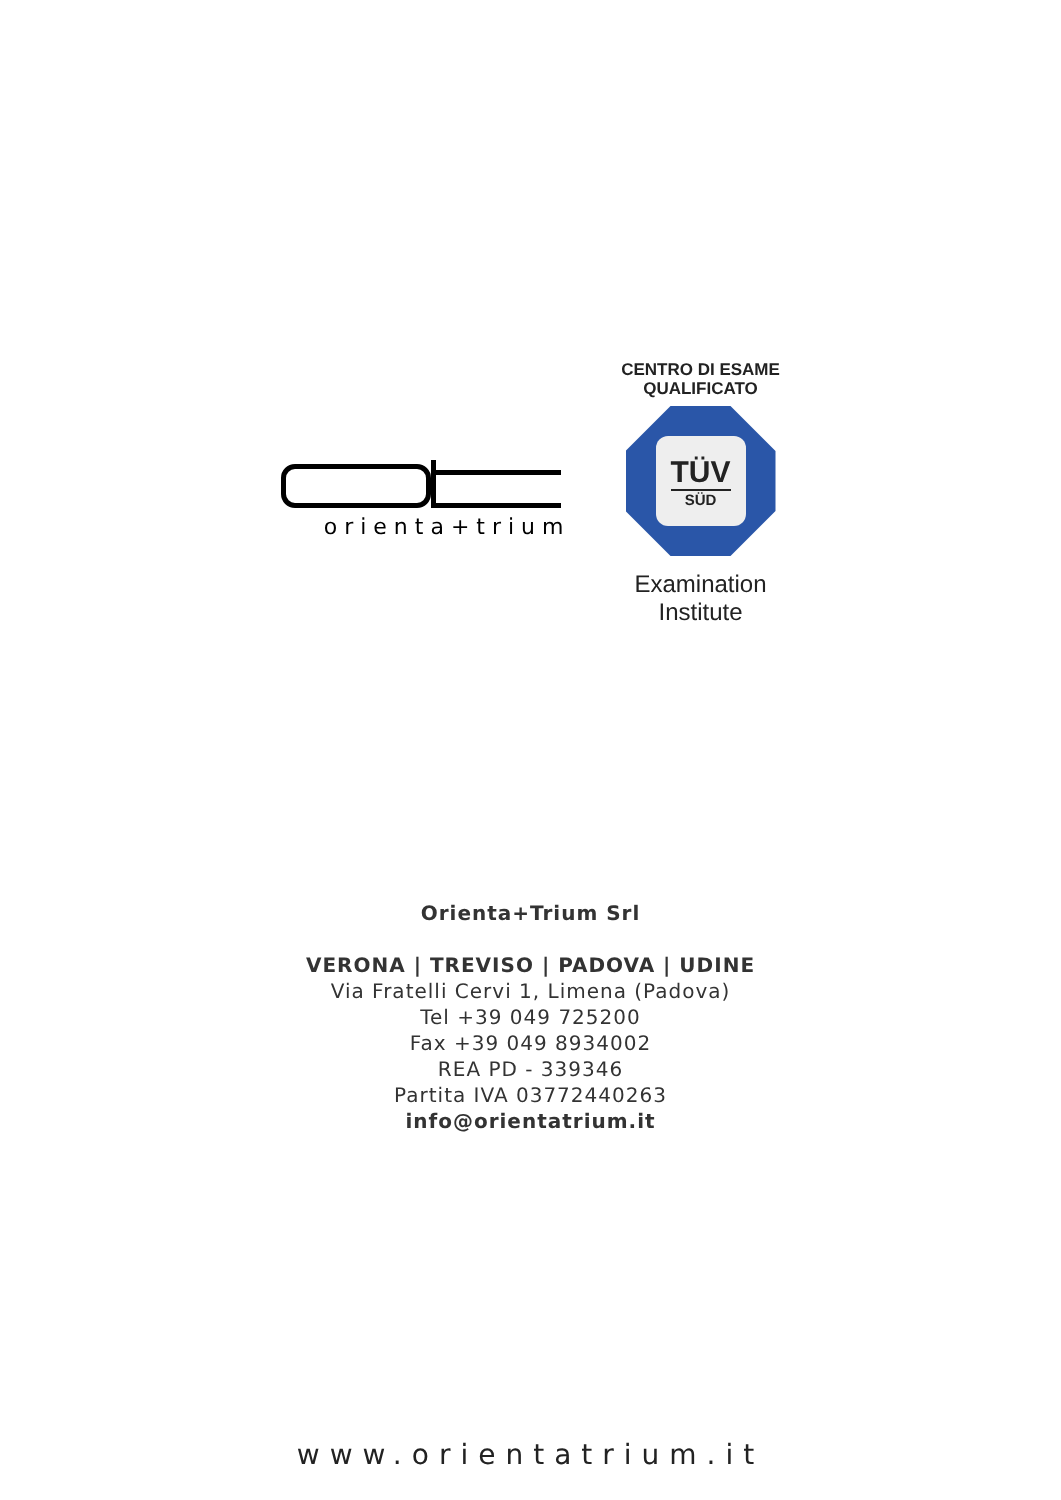orienta+trium
CENTRO DI ESAME
QUALIFICATO
TÜV
SÜD
Examination
Institute
Orienta+Trium Srl
VERONA | TREVISO | PADOVA | UDINE
Via Fratelli Cervi 1, Limena (Padova)
Tel +39 049 725200
Fax +39 049 8934002
REA PD - 339346
Partita IVA 03772440263
info@orientatrium.it
www.orientatrium.it